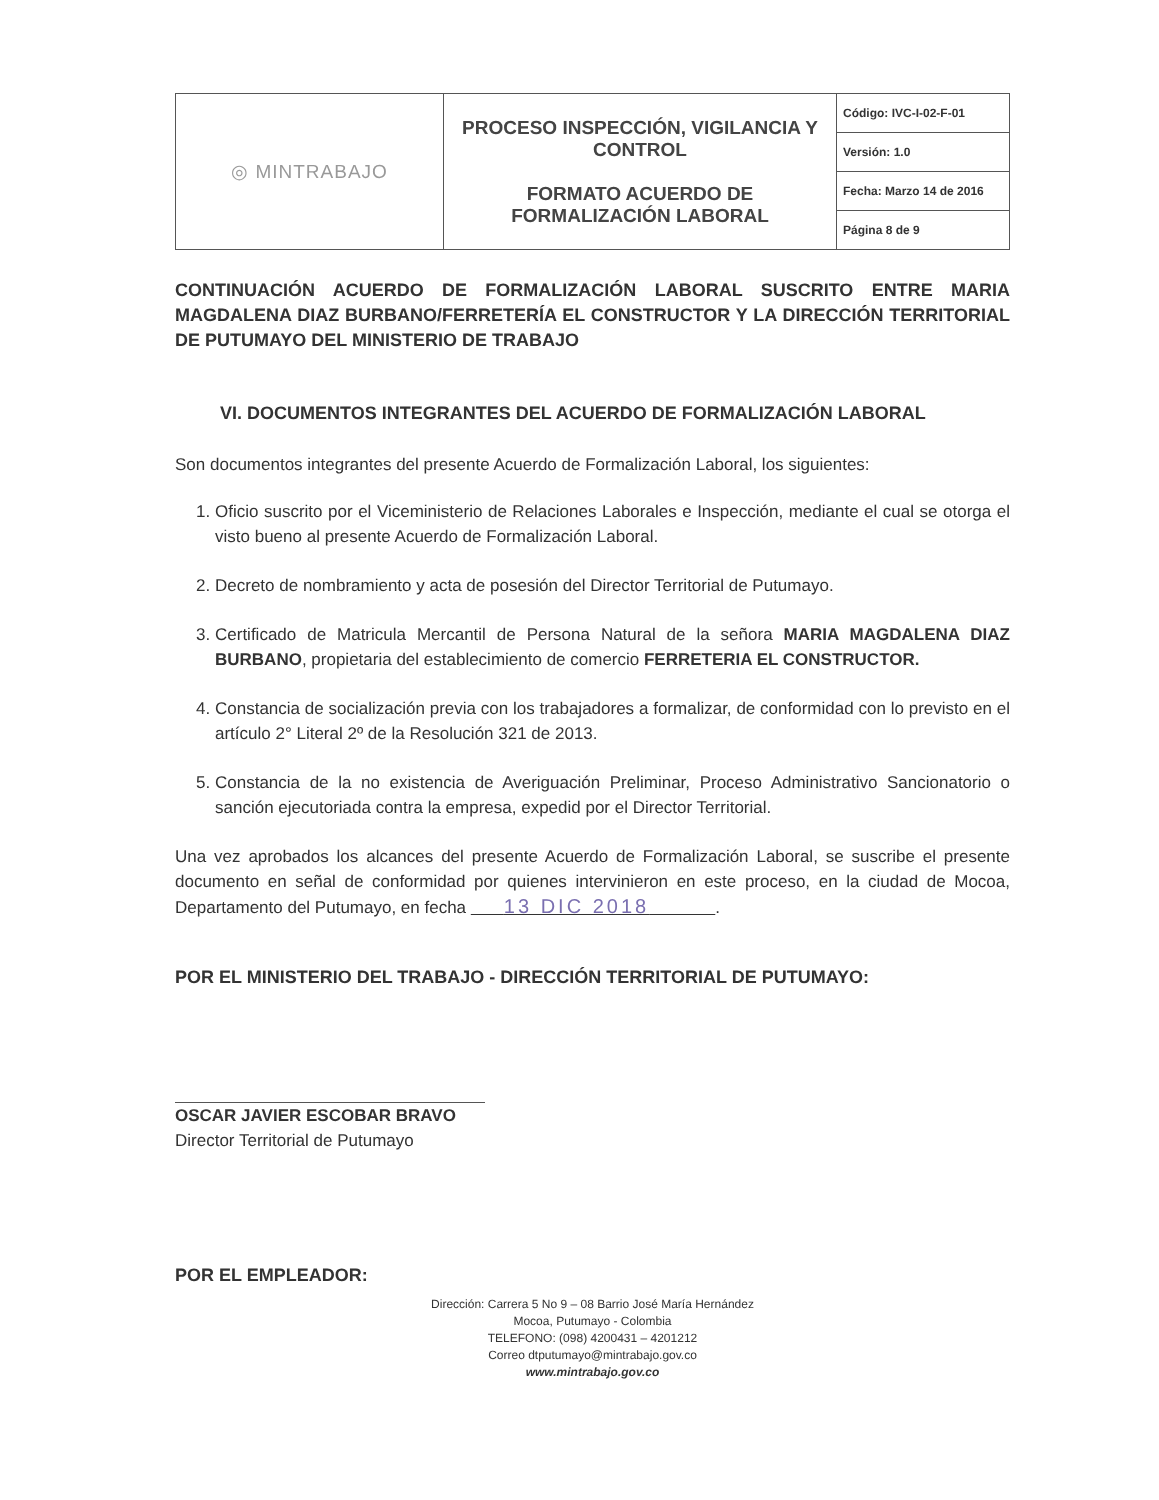| ◎ MINTRABAJO | PROCESO INSPECCIÓN, VIGILANCIA Y CONTROL FORMATO ACUERDO DE FORMALIZACIÓN LABORAL | Código: IVC-I-02-F-01 |
| | | Versión: 1.0 |
| | | Fecha: Marzo 14 de 2016 |
| | | Página 8 de 9 |
CONTINUACIÓN ACUERDO DE FORMALIZACIÓN LABORAL SUSCRITO ENTRE MARIA MAGDALENA DIAZ BURBANO/FERRETERÍA EL CONSTRUCTOR Y LA DIRECCIÓN TERRITORIAL DE PUTUMAYO DEL MINISTERIO DE TRABAJO
VI. DOCUMENTOS INTEGRANTES DEL ACUERDO DE FORMALIZACIÓN LABORAL
Son documentos integrantes del presente Acuerdo de Formalización Laboral, los siguientes:
1. Oficio suscrito por el Viceministerio de Relaciones Laborales e Inspección, mediante el cual se otorga el visto bueno al presente Acuerdo de Formalización Laboral.
2. Decreto de nombramiento y acta de posesión del Director Territorial de Putumayo.
3. Certificado de Matricula Mercantil de Persona Natural de la señora MARIA MAGDALENA DIAZ BURBANO, propietaria del establecimiento de comercio FERRETERIA EL CONSTRUCTOR.
4. Constancia de socialización previa con los trabajadores a formalizar, de conformidad con lo previsto en el artículo 2° Literal 2º de la Resolución 321 de 2013.
5. Constancia de la no existencia de Averiguación Preliminar, Proceso Administrativo Sancionatorio o sanción ejecutoriada contra la empresa, expedid por el Director Territorial.
Una vez aprobados los alcances del presente Acuerdo de Formalización Laboral, se suscribe el presente documento en señal de conformidad por quienes intervinieron en este proceso, en la ciudad de Mocoa, Departamento del Putumayo, en fecha 13 DIC 2018 .
POR EL MINISTERIO DEL TRABAJO - DIRECCIÓN TERRITORIAL DE PUTUMAYO:
OSCAR JAVIER ESCOBAR BRAVO
Director Territorial de Putumayo
POR EL EMPLEADOR:
Dirección: Carrera 5 No 9 – 08 Barrio José María Hernández
Mocoa, Putumayo - Colombia
TELEFONO: (098) 4200431 – 4201212
Correo dtputumayo@mintrabajo.gov.co
www.mintrabajo.gov.co